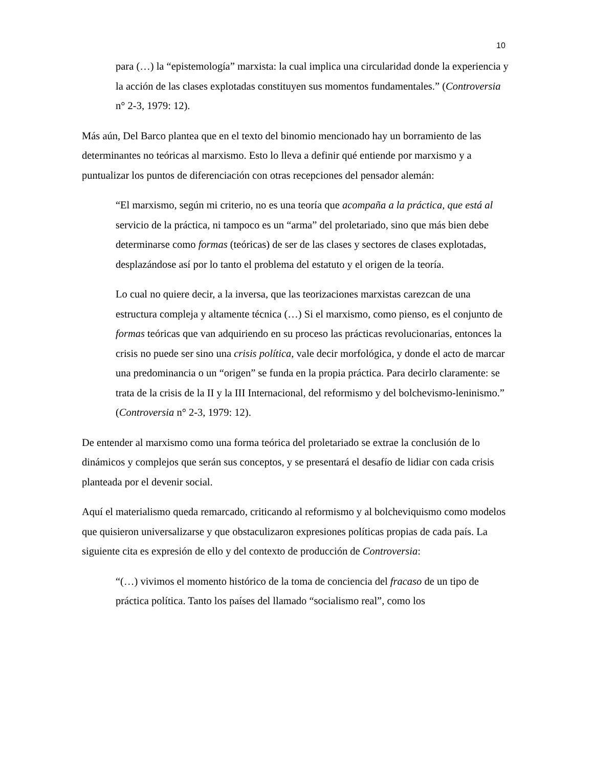10
para (…) la “epistemología” marxista: la cual implica una circularidad donde la experiencia y la acción de las clases explotadas constituyen sus momentos fundamentales.” (Controversia n° 2-3, 1979: 12).
Más aún, Del Barco plantea que en el texto del binomio mencionado hay un borramiento de las determinantes no teóricas al marxismo. Esto lo lleva a definir qué entiende por marxismo y a puntualizar los puntos de diferenciación con otras recepciones del pensador alemán:
“El marxismo, según mi criterio, no es una teoría que acompaña a la práctica, que está al servicio de la práctica, ni tampoco es un “arma” del proletariado, sino que más bien debe determinarse como formas (teóricas) de ser de las clases y sectores de clases explotadas, desplazándose así por lo tanto el problema del estatuto y el origen de la teoría.
Lo cual no quiere decir, a la inversa, que las teorizaciones marxistas carezcan de una estructura compleja y altamente técnica (…) Si el marxismo, como pienso, es el conjunto de formas teóricas que van adquiriendo en su proceso las prácticas revolucionarias, entonces la crisis no puede ser sino una crisis política, vale decir morfológica, y donde el acto de marcar una predominancia o un “origen” se funda en la propia práctica. Para decirlo claramente: se trata de la crisis de la II y la III Internacional, del reformismo y del bolchevismo-leninismo.” (Controversia n° 2-3, 1979: 12).
De entender al marxismo como una forma teórica del proletariado se extrae la conclusión de lo dinámicos y complejos que serán sus conceptos, y se presentará el desafío de lidiar con cada crisis planteada por el devenir social.
Aquí el materialismo queda remarcado, criticando al reformismo y al bolcheviquismo como modelos que quisieron universalizarse y que obstaculizaron expresiones políticas propias de cada país. La siguiente cita es expresión de ello y del contexto de producción de Controversia:
“(…) vivimos el momento histórico de la toma de conciencia del fracaso de un tipo de práctica política. Tanto los países del llamado “socialismo real”, como los